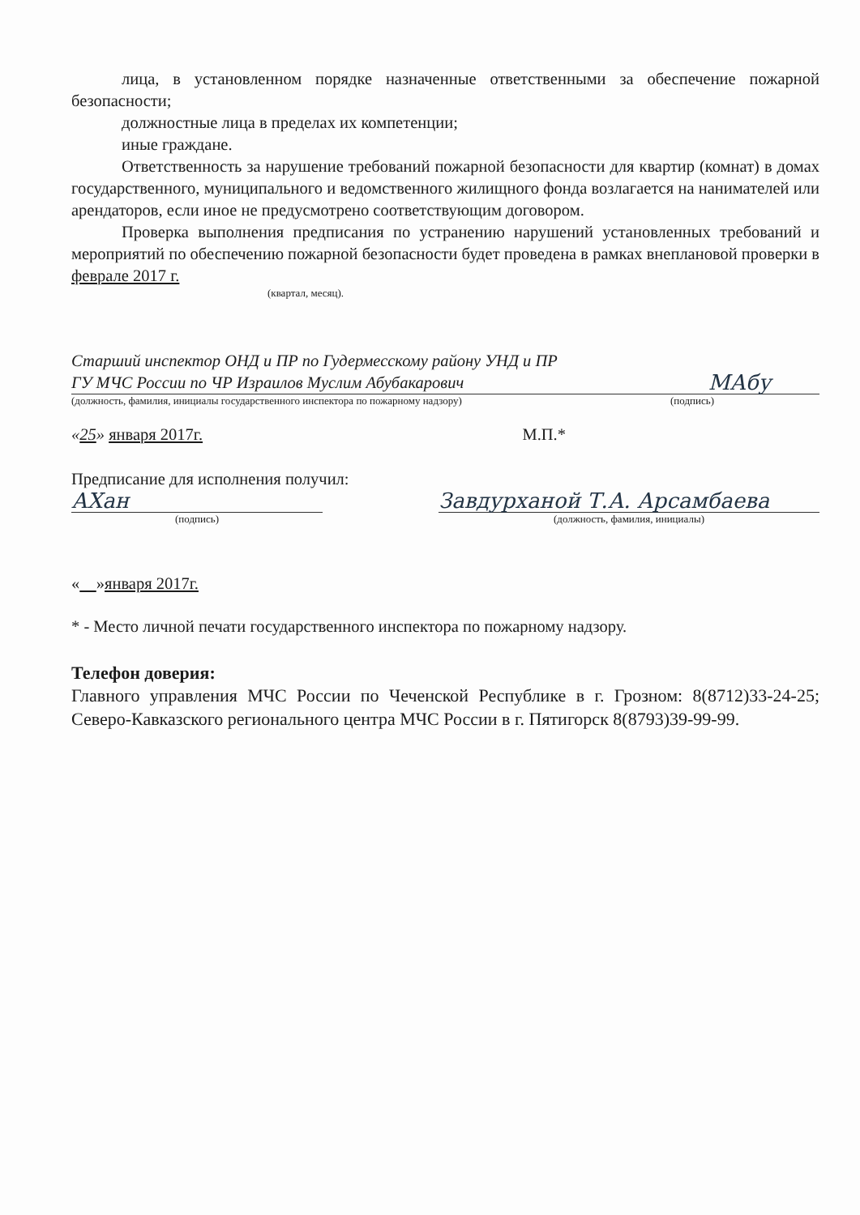лица, в установленном порядке назначенные ответственными за обеспечение пожарной безопасности;
должностные лица в пределах их компетенции;
иные граждане.
Ответственность за нарушение требований пожарной безопасности для квартир (комнат) в домах государственного, муниципального и ведомственного жилищного фонда возлагается на нанимателей или арендаторов, если иное не предусмотрено соответствующим договором.
Проверка выполнения предписания по устранению нарушений установленных требований и мероприятий по обеспечению пожарной безопасности будет проведена в рамках внеплановой проверки в феврале 2017 г.
(квартал, месяц).
Старший инспектор ОНД и ПР по Гудермесскому району УНД и ПР ГУ МЧС России по ЧР Израилов Муслим Абубакарович
МАбу
(должность, фамилия, инициалы государственного инспектора по пожарному надзору) (подпись)
«25» января 2017г. М.П.*
Предписание для исполнения получил:
АХан
(подпись)
Завдурханой Т.А. Арсамбаева
(должность, фамилия, инициалы)
« »января 2017г.
* - Место личной печати государственного инспектора по пожарному надзору.
Телефон доверия:
Главного управления МЧС России по Чеченской Республике в г. Грозном: 8(8712)33-24-25; Северо-Кавказского регионального центра МЧС России в г. Пятигорск 8(8793)39-99-99.